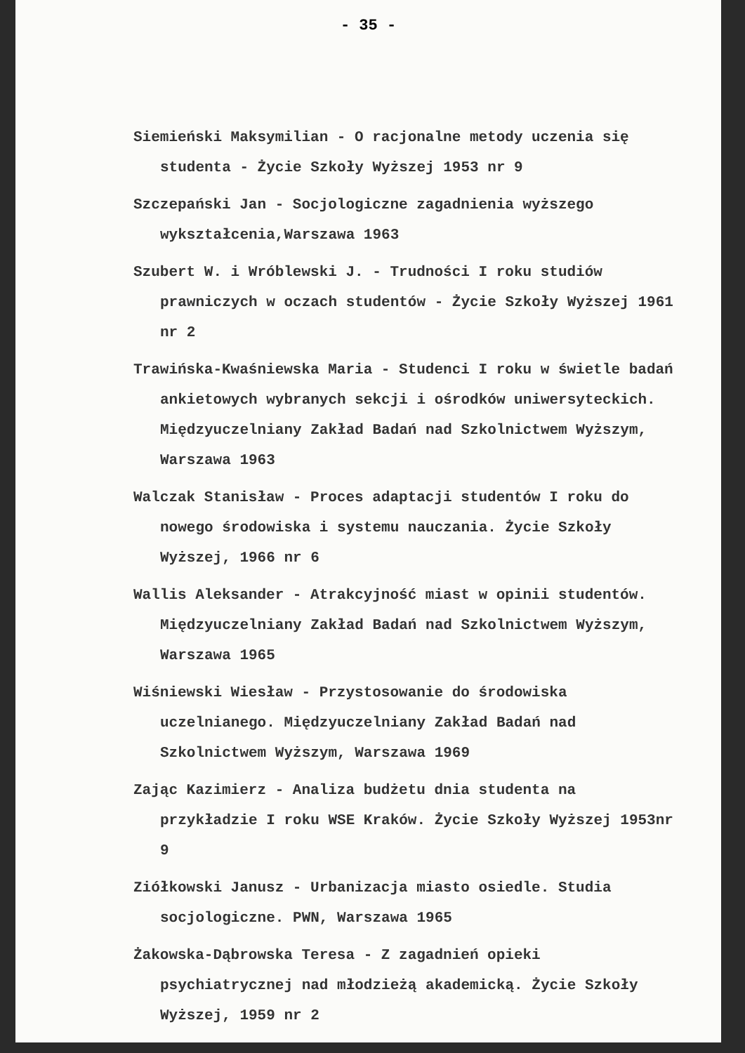- 35 -
Siemieński Maksymilian - O racjonalne metody uczenia się studenta - Życie Szkoły Wyższej 1953 nr 9
Szczepański Jan - Socjologiczne zagadnienia wyższego wykształcenia,Warszawa 1963
Szubert W. i Wróblewski J. - Trudności I roku studiów prawniczych w oczach studentów - Życie Szkoły Wyższej 1961 nr 2
Trawińska-Kwaśniewska Maria - Studenci I roku w świetle badań ankietowych wybranych sekcji i ośrodków uniwersyteckich. Międzyuczelniany Zakład Badań nad Szkolnictwem Wyższym, Warszawa 1963
Walczak Stanisław - Proces adaptacji studentów I roku do nowego środowiska i systemu nauczania. Życie Szkoły Wyższej, 1966 nr 6
Wallis Aleksander - Atrakcyjność miast w opinii studentów. Międzyuczelniany Zakład Badań nad Szkolnictwem Wyższym, Warszawa 1965
Wiśniewski Wiesław - Przystosowanie do środowiska uczelnianego. Międzyuczelniany Zakład Badań nad Szkolnictwem Wyższym, Warszawa 1969
Zając Kazimierz - Analiza budżetu dnia studenta na przykładzie I roku WSE Kraków. Życie Szkoły Wyższej 1953nr 9
Ziółkowski Janusz - Urbanizacja miasto osiedle. Studia socjologiczne. PWN, Warszawa 1965
Żakowska-Dąbrowska Teresa - Z zagadnień opieki psychiatrycznej nad młodzieżą akademicką. Życie Szkoły Wyższej, 1959 nr 2